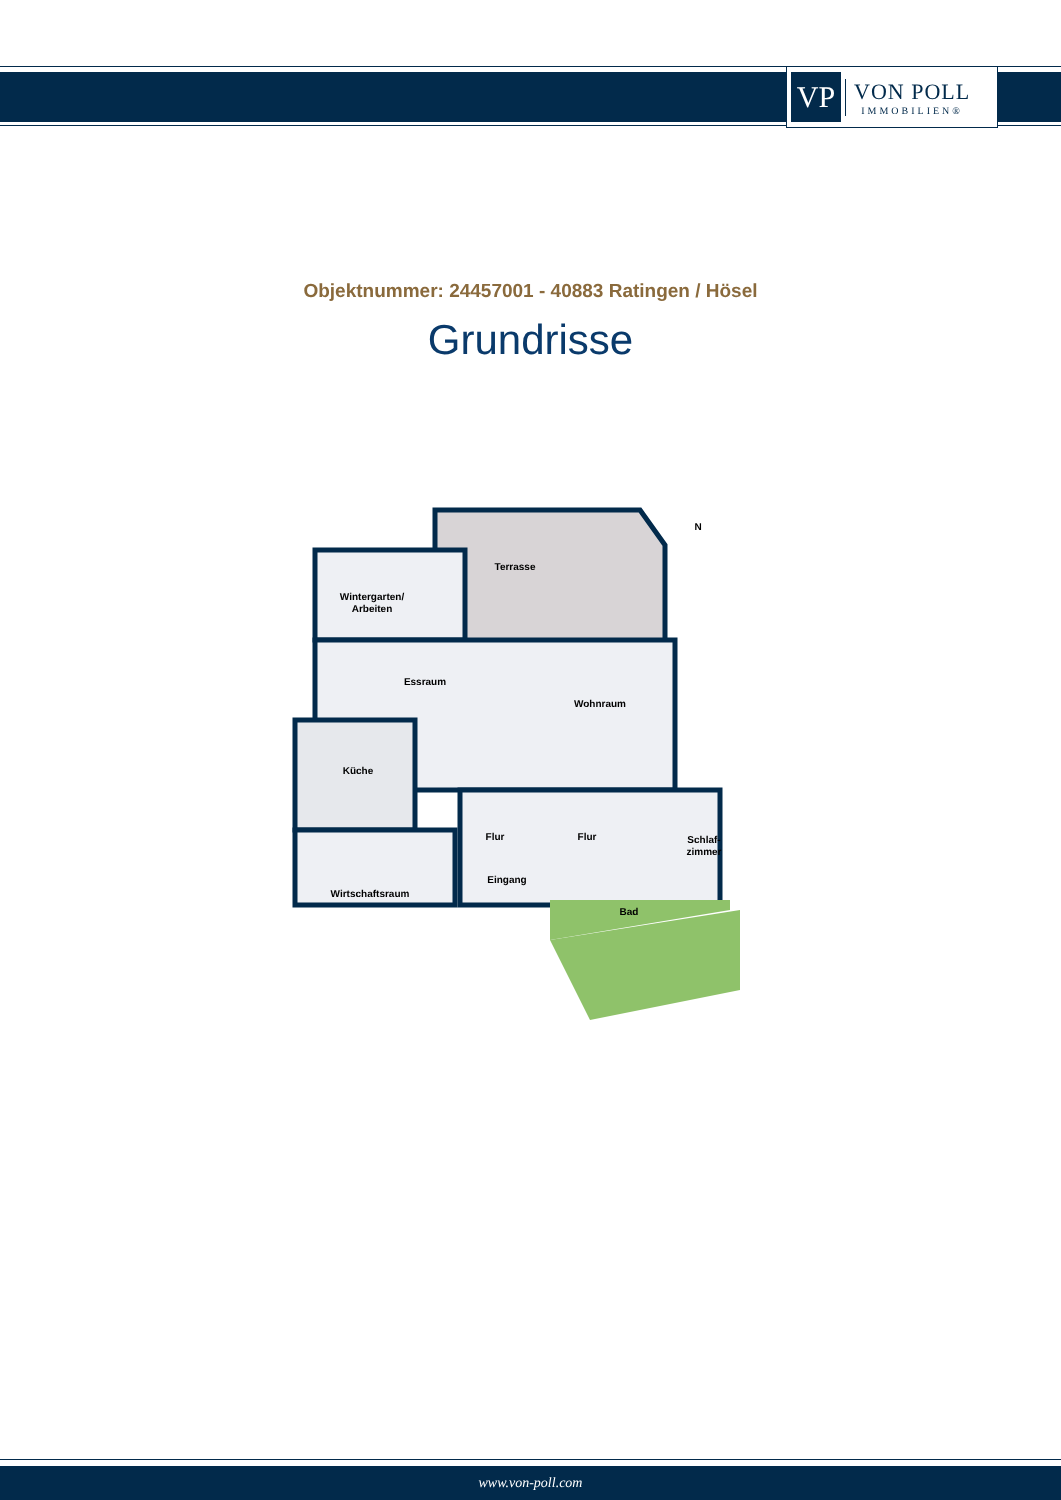VP
VON POLL
IMMOBILIEN®
Objektnummer: 24457001 - 40883 Ratingen / Hösel
Grundrisse
Terrasse
Wintergarten/
Arbeiten
Essraum
Wohnraum
Küche
Flur
Flur
Schlaf-
zimmer
Eingang
Wirtschaftsraum
Bad
N
www.von-poll.com